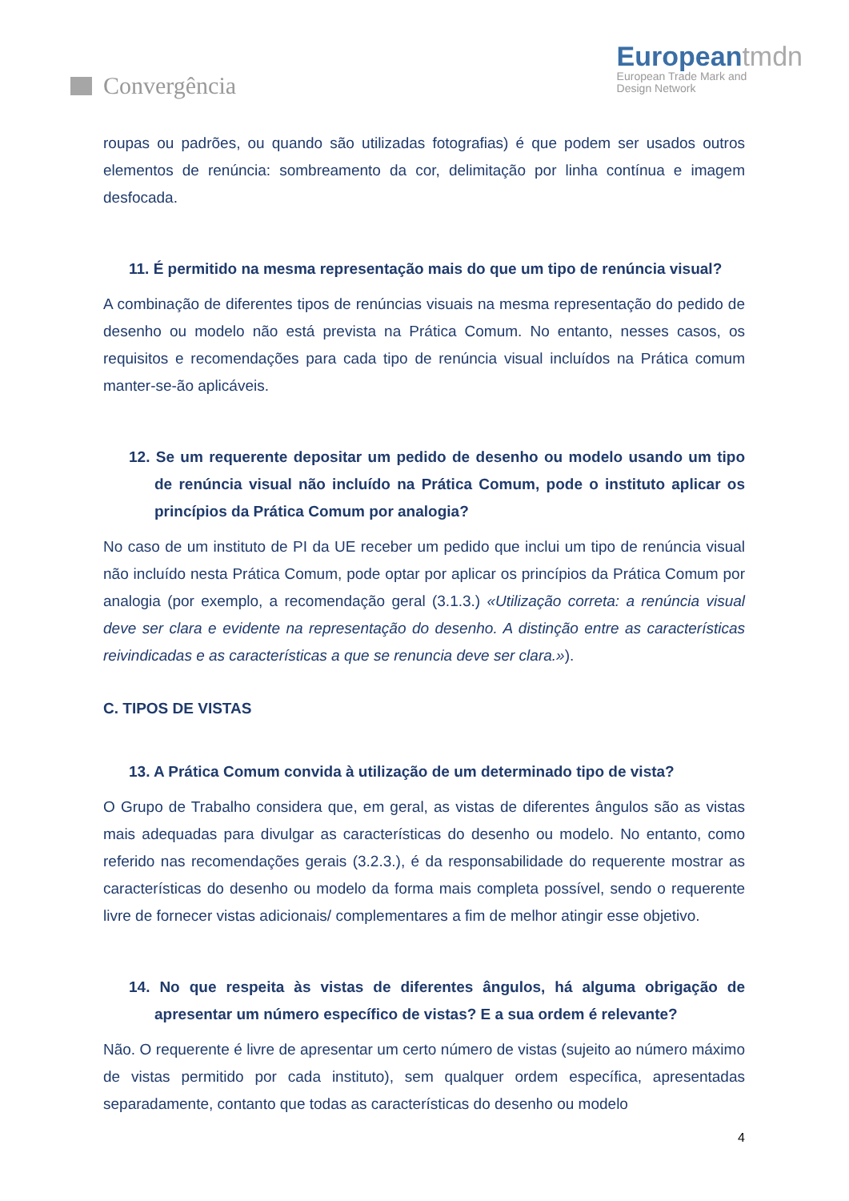Convergência
Europeantmdn
European Trade Mark and
Design Network
roupas ou padrões, ou quando são utilizadas fotografias) é que podem ser usados outros elementos de renúncia: sombreamento da cor, delimitação por linha contínua e imagem desfocada.
11. É permitido na mesma representação mais do que um tipo de renúncia visual?
A combinação de diferentes tipos de renúncias visuais na mesma representação do pedido de desenho ou modelo não está prevista na Prática Comum. No entanto, nesses casos, os requisitos e recomendações para cada tipo de renúncia visual incluídos na Prática comum manter-se-ão aplicáveis.
12. Se um requerente depositar um pedido de desenho ou modelo usando um tipo de renúncia visual não incluído na Prática Comum, pode o instituto aplicar os princípios da Prática Comum por analogia?
No caso de um instituto de PI da UE receber um pedido que inclui um tipo de renúncia visual não incluído nesta Prática Comum, pode optar por aplicar os princípios da Prática Comum por analogia (por exemplo, a recomendação geral (3.1.3.) «Utilização correta: a renúncia visual deve ser clara e evidente na representação do desenho. A distinção entre as características reivindicadas e as características a que se renuncia deve ser clara.»).
C. TIPOS DE VISTAS
13. A Prática Comum convida à utilização de um determinado tipo de vista?
O Grupo de Trabalho considera que, em geral, as vistas de diferentes ângulos são as vistas mais adequadas para divulgar as características do desenho ou modelo. No entanto, como referido nas recomendações gerais (3.2.3.), é da responsabilidade do requerente mostrar as características do desenho ou modelo da forma mais completa possível, sendo o requerente livre de fornecer vistas adicionais/ complementares a fim de melhor atingir esse objetivo.
14. No que respeita às vistas de diferentes ângulos, há alguma obrigação de apresentar um número específico de vistas? E a sua ordem é relevante?
Não. O requerente é livre de apresentar um certo número de vistas (sujeito ao número máximo de vistas permitido por cada instituto), sem qualquer ordem específica, apresentadas separadamente, contanto que todas as características do desenho ou modelo
4